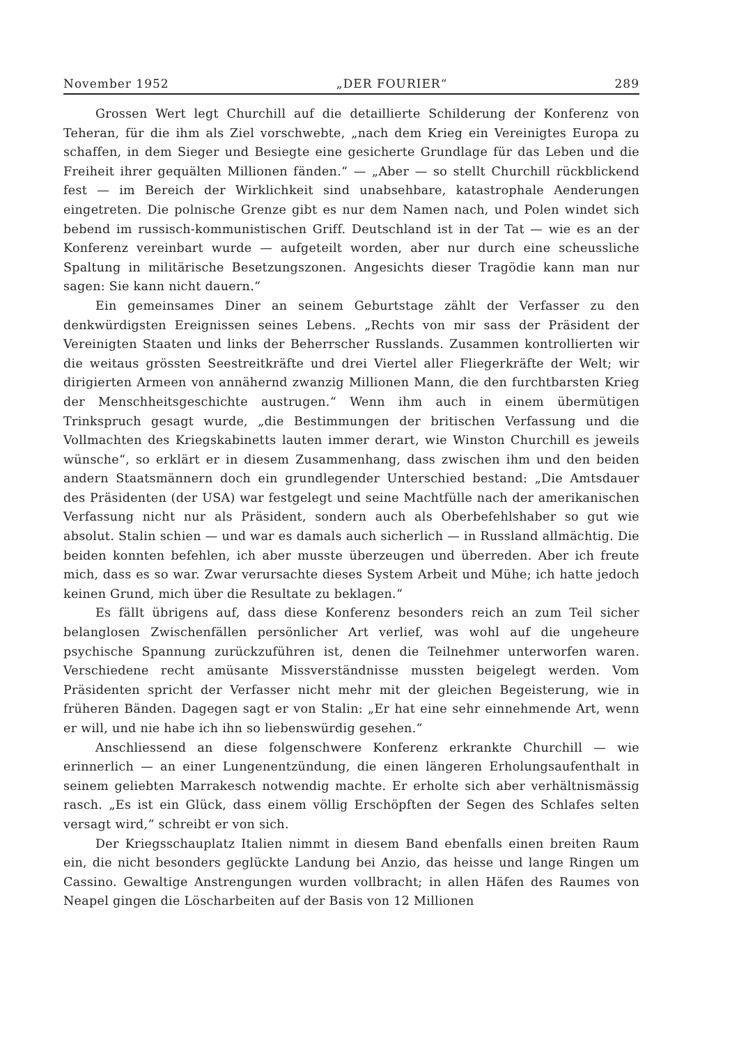November 1952 „DER FOURIER“289
Grossen Wert legt Churchill auf die detaillierte Schilderung der Konferenz von Teheran, für die ihm als Ziel vorschwebte, „nach dem Krieg ein Vereinigtes Europa zu schaffen, in dem Sieger und Besiegte eine gesicherte Grundlage für das Leben und die Freiheit ihrer gequälten Millionen fänden.“ — „Aber — so stellt Churchill rückblickend fest — im Bereich der Wirklichkeit sind unabsehbare, katastrophale Aenderungen eingetreten. Die polnische Grenze gibt es nur dem Namen nach, und Polen windet sich bebend im russisch-kommunistischen Griff. Deutschland ist in der Tat — wie es an der Konferenz vereinbart wurde — aufgeteilt worden, aber nur durch eine scheussliche Spaltung in militärische Besetzungszonen. Angesichts dieser Tragödie kann man nur sagen: Sie kann nicht dauern.“
Ein gemeinsames Diner an seinem Geburtstage zählt der Verfasser zu den denkwürdigsten Ereignissen seines Lebens. „Rechts von mir sass der Präsident der Vereinigten Staaten und links der Beherrscher Russlands. Zusammen kontrollierten wir die weitaus grössten Seestreitkräfte und drei Viertel aller Fliegerkräfte der Welt; wir dirigierten Armeen von annähernd zwanzig Millionen Mann, die den furchtbarsten Krieg der Menschheitsgeschichte austrugen.“ Wenn ihm auch in einem übermütigen Trinkspruch gesagt wurde, „die Bestimmungen der britischen Verfassung und die Vollmachten des Kriegskabinetts lauten immer derart, wie Winston Churchill es jeweils wünsche“, so erklärt er in diesem Zusammenhang, dass zwischen ihm und den beiden andern Staatsmännern doch ein grundlegender Unterschied bestand: „Die Amtsdauer des Präsidenten (der USA) war festgelegt und seine Machtfülle nach der amerikanischen Verfassung nicht nur als Präsident, sondern auch als Oberbefehlshaber so gut wie absolut. Stalin schien — und war es damals auch sicherlich — in Russland allmächtig. Die beiden konnten befehlen, ich aber musste überzeugen und überreden. Aber ich freute mich, dass es so war. Zwar verursachte dieses System Arbeit und Mühe; ich hatte jedoch keinen Grund, mich über die Resultate zu beklagen.“
Es fällt übrigens auf, dass diese Konferenz besonders reich an zum Teil sicher belanglosen Zwischenfällen persönlicher Art verlief, was wohl auf die ungeheure psychische Spannung zurückzuführen ist, denen die Teilnehmer unterworfen waren. Verschiedene recht amüsante Missverständnisse mussten beigelegt werden. Vom Präsidenten spricht der Verfasser nicht mehr mit der gleichen Begeisterung, wie in früheren Bänden. Dagegen sagt er von Stalin: „Er hat eine sehr einnehmende Art, wenn er will, und nie habe ich ihn so liebenswürdig gesehen.“
Anschliessend an diese folgenschwere Konferenz erkrankte Churchill — wie erinnerlich — an einer Lungenentzündung, die einen längeren Erholungsaufenthalt in seinem geliebten Marrakesch notwendig machte. Er erholte sich aber verhältnismässig rasch. „Es ist ein Glück, dass einem völlig Erschöpften der Segen des Schlafes selten versagt wird,“ schreibt er von sich.
Der Kriegsschauplatz Italien nimmt in diesem Band ebenfalls einen breiten Raum ein, die nicht besonders geglückte Landung bei Anzio, das heisse und lange Ringen um Cassino. Gewaltige Anstrengungen wurden vollbracht; in allen Häfen des Raumes von Neapel gingen die Löscharbeiten auf der Basis von 12 Millionen